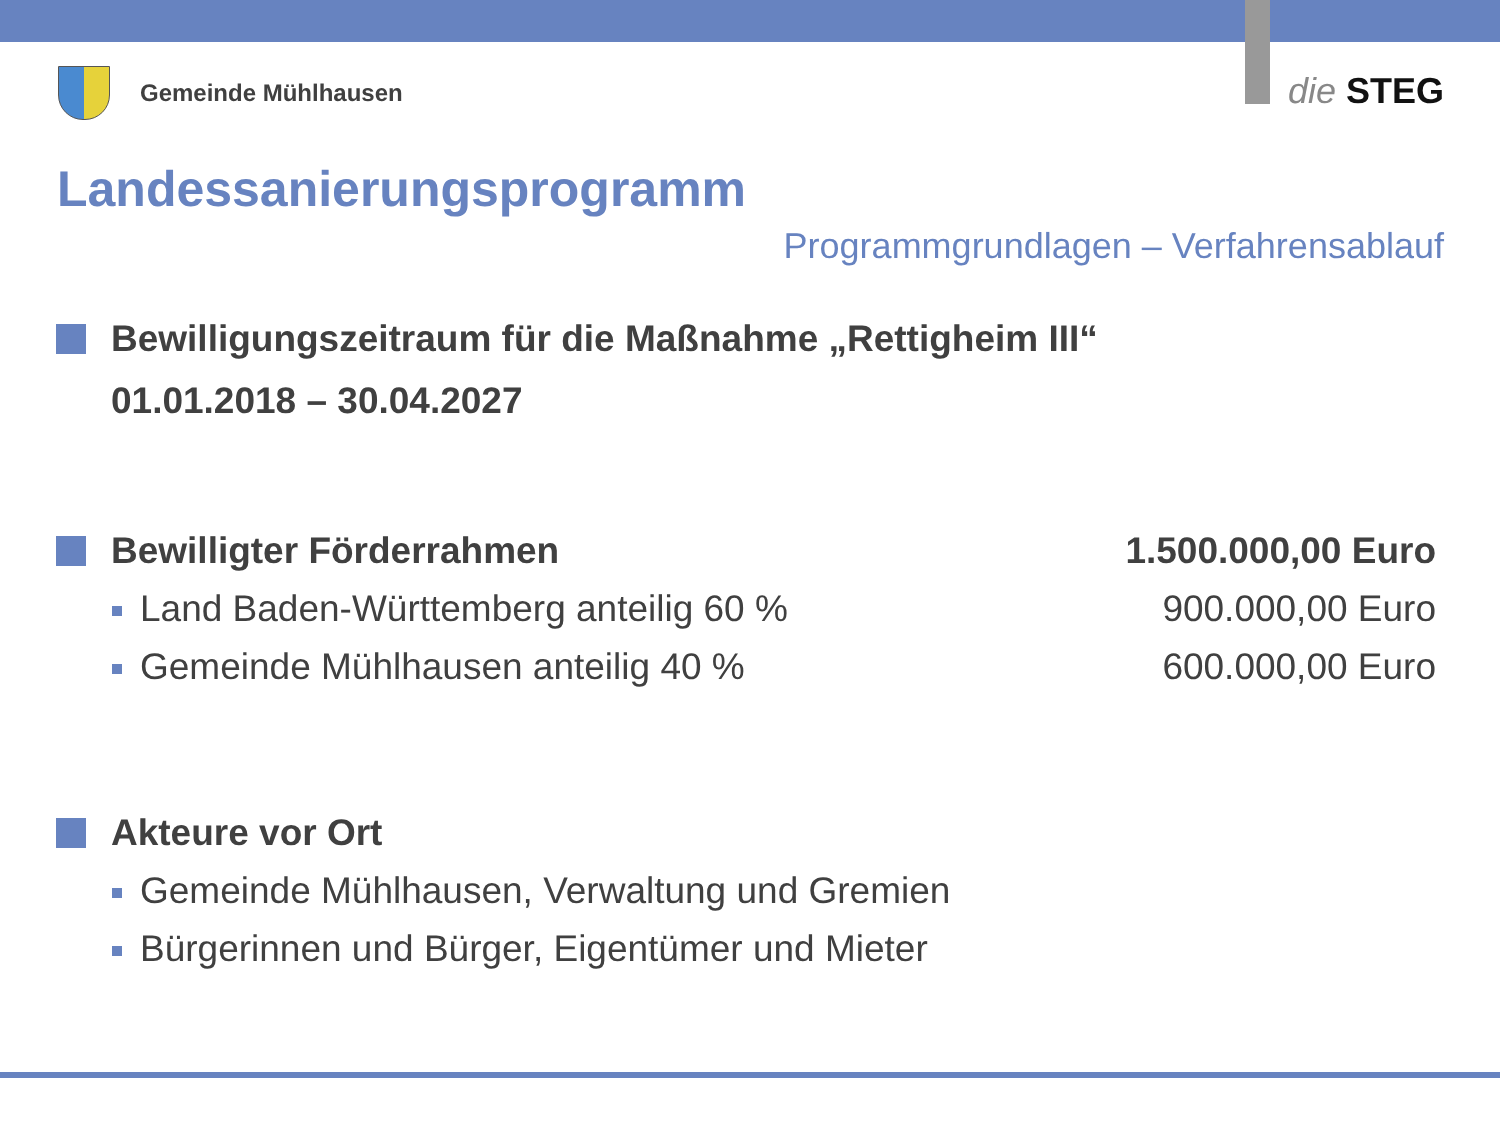Gemeinde Mühlhausen die STEG
Landessanierungsprogramm
Programmgrundlagen – Verfahrensablauf
Bewilligungszeitraum für die Maßnahme „Rettigheim III“
01.01.2018 – 30.04.2027
Bewilligter Förderrahmen 1.500.000,00 Euro
Land Baden-Württemberg anteilig 60 %
900.000,00 Euro
Gemeinde Mühlhausen anteilig 40 %
600.000,00 Euro
Akteure vor Ort
Gemeinde Mühlhausen, Verwaltung und Gremien
Bürgerinnen und Bürger, Eigentümer und Mieter